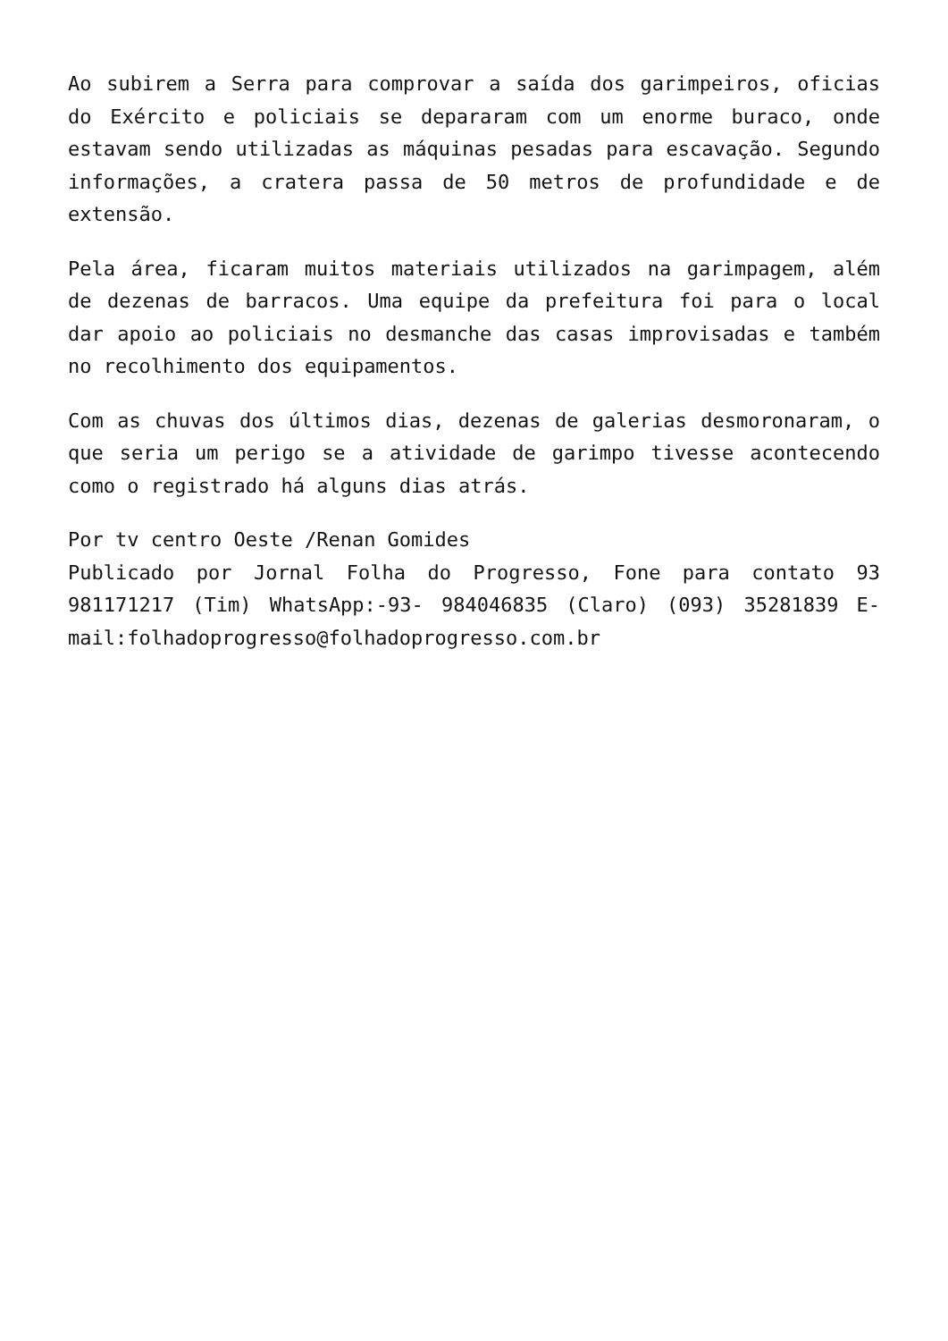Ao subirem a Serra para comprovar a saída dos garimpeiros, oficias do Exército e policiais se depararam com um enorme buraco, onde estavam sendo utilizadas as máquinas pesadas para escavação. Segundo informações, a cratera passa de 50 metros de profundidade e de extensão.
Pela área, ficaram muitos materiais utilizados na garimpagem, além de dezenas de barracos. Uma equipe da prefeitura foi para o local dar apoio ao policiais no desmanche das casas improvisadas e também no recolhimento dos equipamentos.
Com as chuvas dos últimos dias, dezenas de galerias desmoronaram, o que seria um perigo se a atividade de garimpo tivesse acontecendo como o registrado há alguns dias atrás.
Por tv centro Oeste /Renan Gomides
Publicado por Jornal Folha do Progresso, Fone para contato 93 981171217 (Tim) WhatsApp:-93- 984046835 (Claro) (093) 35281839 E-mail:folhadoprogresso@folhadoprogresso.com.br